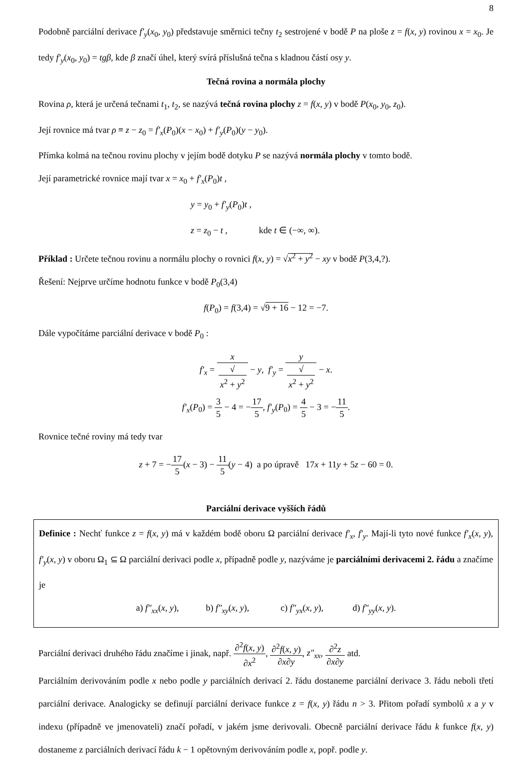8
Podobně parciální derivace f′<sub>y</sub>(x<sub>0</sub>, y<sub>0</sub>) představuje směrnici tečny t<sub>2</sub> sestrojené v bodě P na ploše z = f(x, y) rovinou x = x<sub>0</sub>. Je tedy f′<sub>y</sub>(x<sub>0</sub>, y<sub>0</sub>) = tgβ, kde β značí úhel, který svírá příslušná tečna s kladnou částí osy y.
Tečná rovina a normála plochy
Rovina ρ, která je určená tečnami t<sub>1</sub>, t<sub>2</sub>, se nazývá tečná rovina plochy z = f(x, y) v bodě P(x<sub>0</sub>, y<sub>0</sub>, z<sub>0</sub>).
Její rovnice má tvar ρ ≡ z − z<sub>0</sub> = f′<sub>x</sub>(P<sub>0</sub>)(x − x<sub>0</sub>) + f′<sub>y</sub>(P<sub>0</sub>)(y − y<sub>0</sub>).
Přímka kolmá na tečnou rovinu plochy v jejím bodě dotyku P se nazývá normála plochy v tomto bodě.
Její parametrické rovnice mají tvar x = x<sub>0</sub> + f′<sub>x</sub>(P<sub>0</sub>)t ,
y = y<sub>0</sub> + f′<sub>y</sub>(P<sub>0</sub>)t ,
z = z<sub>0</sub> − t , kde t ∈ (−∞, ∞).
Příklad : Určete tečnou rovinu a normálu plochy o rovnici f(x, y) = √x<sup>2</sup> + y<sup>2</sup> − xy v bodě P(3,4,?).
Řešení: Nejprve určíme hodnotu funkce v bodě P<sub>0</sub>(3,4)
f(P<sub>0</sub>) = f(3,4) = √9 + 16 − 12 = −7.
Dále vypočítáme parciální derivace v bodě P<sub>0</sub> :
f′<sub>x</sub> = x √
x<sup>2</sup> + y<sup>2</sup> − y, f′<sub>y</sub> = y √
x<sup>2</sup> + y<sup>2</sup> − x.
f′<sub>x</sub>(P<sub>0</sub>) = 3 5 − 4 = −17 5, f′<sub>y</sub>(P<sub>0</sub>) = 4 5 − 3 = −11 5.
Rovnice tečné roviny má tedy tvar
z + 7 = −17 5(x − 3) − 11 5(y − 4) a po úpravě 17x + 11y + 5z − 60 = 0.
Parciální derivace vyšších řádů
Definice : Nechť funkce z = f(x, y) má v každém bodě oboru Ω parciální derivace f′<sub>x</sub>, f′<sub>y</sub>. Mají-li tyto nové funkce f′<sub>x</sub>(x, y), f′<sub>y</sub>(x, y) v oboru Ω<sub>1</sub> ⊆ Ω parciální derivaci podle x, případně podle y, nazýváme je parciálními derivacemi 2. řádu a značíme je
a) f″<sub>xx</sub>(x, y), b) f″<sub>xy</sub>(x, y), c) f″<sub>yx</sub>(x, y), d) f″<sub>yy</sub>(x, y).
Parciální derivaci druhého řádu značíme i jinak, např. ∂<sup>2</sup>f(x, y) ∂x<sup>2</sup>, ∂<sup>2</sup>f(x, y) ∂x∂y, z″<sub>xx</sub>, ∂<sup>2</sup>z ∂x∂y atd.
Parciálním derivováním podle x nebo podle y parciálních derivací 2. řádu dostaneme parciální derivace 3. řádu neboli třetí parciální derivace. Analogicky se definují parciální derivace funkce z = f(x, y) řádu n > 3. Přitom pořadí symbolů x a y v indexu (případně ve jmenovateli) značí pořadí, v jakém jsme derivovali. Obecně parciální derivace řádu k funkce f(x, y) dostaneme z parciálních derivací řádu k − 1 opětovným derivováním podle x, popř. podle y.